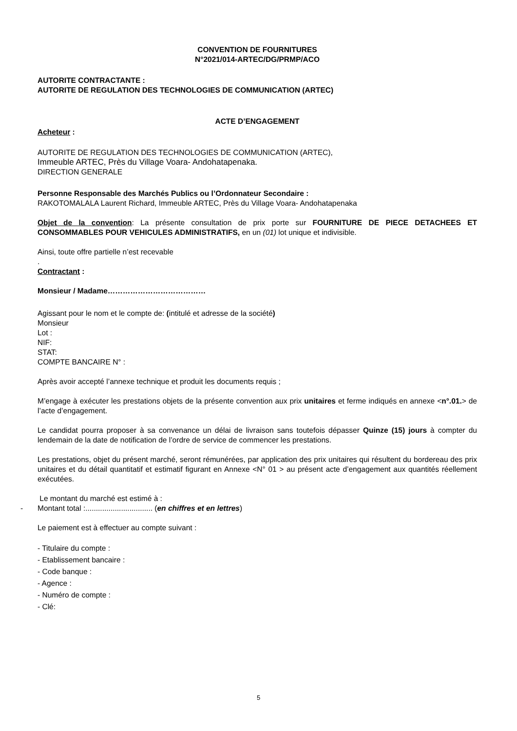CONVENTION DE FOURNITURES
N°2021/014-ARTEC/DG/PRMP/ACO
AUTORITE CONTRACTANTE :
AUTORITE DE REGULATION DES TECHNOLOGIES DE COMMUNICATION (ARTEC)
ACTE D’ENGAGEMENT
Acheteur :
AUTORITE DE REGULATION DES TECHNOLOGIES DE COMMUNICATION (ARTEC),
Immeuble ARTEC, Près du Village Voara- Andohatapenaka.
DIRECTION GENERALE
Personne Responsable des Marchés Publics ou l’Ordonnateur Secondaire :
RAKOTOMALALA Laurent Richard, Immeuble ARTEC, Près du Village Voara- Andohatapenaka
Objet de la convention: La présente consultation de prix porte sur FOURNITURE DE PIECE DETACHEES ET CONSOMMABLES POUR VEHICULES ADMINISTRATIFS, en un (01) lot unique et indivisible.
Ainsi, toute offre partielle n’est recevable
.
Contractant :
Monsieur / Madame…………………………………
Agissant pour le nom et le compte de: (intitulé et adresse de la société)
Monsieur
Lot :
NIF:
STAT:
COMPTE BANCAIRE N° :
Après avoir accepté l’annexe technique et produit les documents requis ;
M’engage à exécuter les prestations objets de la présente convention aux prix unitaires et ferme indiqués en annexe <n°.01.> de l’acte d’engagement.
Le candidat pourra proposer à sa convenance un délai de livraison sans toutefois dépasser Quinze (15) jours à compter du lendemain de la date de notification de l’ordre de service de commencer les prestations.
Les prestations, objet du présent marché, seront rémunérées, par application des prix unitaires qui résultent du bordereau des prix unitaires et du détail quantitatif et estimatif figurant en Annexe <N° 01 > au présent acte d’engagement aux quantités réellement exécutées.
Le montant du marché est estimé à :
- Montant total :................................ (en chiffres et en lettres)
Le paiement est à effectuer au compte suivant :
- Titulaire du compte :
- Etablissement bancaire :
- Code banque :
- Agence :
- Numéro de compte :
- Clé:
5